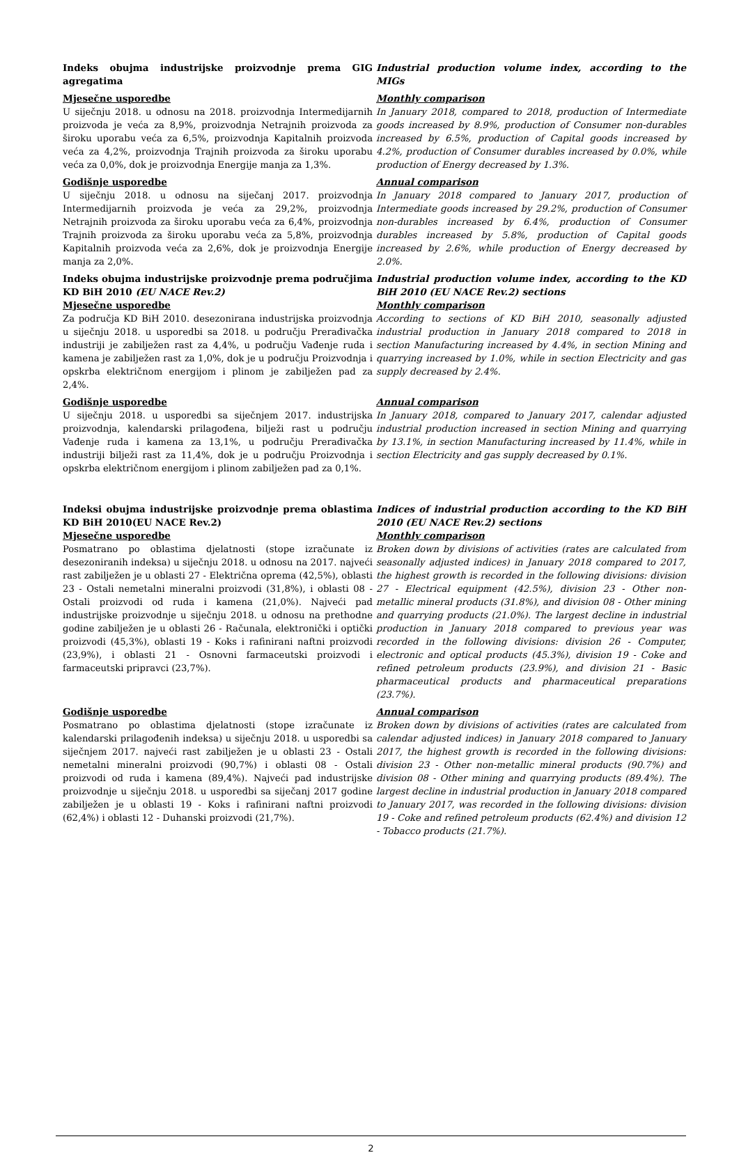Indeks obujma industrijske proizvodnje prema GIG agregatima
Industrial production volume index, according to the MIGs
Mjesečne usporedbe
U siječnju 2018. u odnosu na 2018. proizvodnja Intermedijarnih proizvoda je veća za 8,9%, proizvodnja Netrajnih proizvoda za široku uporabu veća za 6,5%, proizvodnja Kapitalnih proizvoda veća za 4,2%, proizvodnja Trajnih proizvoda za široku uporabu veća za 0,0%, dok je proizvodnja Energije manja za 1,3%.
Monthly comparison
In January 2018, compared to 2018, production of Intermediate goods increased by 8.9%, production of Consumer non-durables increased by 6.5%, production of Capital goods increased by 4.2%, production of Consumer durables increased by 0.0%, while production of Energy decreased by 1.3%.
Godišnje usporedbe
U siječnju 2018. u odnosu na siječanj 2017. proizvodnja Intermedijarnih proizvoda je veća za 29,2%, proizvodnja Netrajnih proizvoda za široku uporabu veća za 6,4%, proizvodnja Trajnih proizvoda za široku uporabu veća za 5,8%, proizvodnja Kapitalnih proizvoda veća za 2,6%, dok je proizvodnja Energije manja za 2,0%.
Annual comparison
In January 2018 compared to January 2017, production of Intermediate goods increased by 29.2%, production of Consumer non-durables increased by 6.4%, production of Consumer durables increased by 5.8%, production of Capital goods increased by 2.6%, while production of Energy decreased by 2.0%.
Indeks obujma industrijske proizvodnje prema područjima KD BiH 2010 (EU NACE Rev.2)
Mjesečne usporedbe
Za područja KD BiH 2010. desezonirana industrijska proizvodnja u siječnju 2018. u usporedbi sa 2018. u području Prerađivačka industriji je zabilježen rast za 4,4%, u području Vađenje ruda i kamena je zabilježen rast za 1,0%, dok je u području Proizvodnja i opskrba električnom energijom i plinom je zabilježen pad za 2,4%.
Industrial production volume index, according to the KD BiH 2010 (EU NACE Rev.2) sections
Monthly comparison
According to sections of KD BiH 2010, seasonally adjusted industrial production in January 2018 compared to 2018 in section Manufacturing increased by 4.4%, in section Mining and quarrying increased by 1.0%, while in section Electricity and gas supply decreased by 2.4%.
Godišnje usporedbe
U siječnju 2018. u usporedbi sa siječnjem 2017. industrijska proizvodnja, kalendarski prilagođena, bilježi rast u području Vađenje ruda i kamena za 13,1%, u području Prerađivačka industriji bilježi rast za 11,4%, dok je u području Proizvodnja i opskrba električnom energijom i plinom zabilježen pad za 0,1%.
Annual comparison
In January 2018, compared to January 2017, calendar adjusted industrial production increased in section Mining and quarrying by 13.1%, in section Manufacturing increased by 11.4%, while in section Electricity and gas supply decreased by 0.1%.
Indeksi obujma industrijske proizvodnje prema oblastima KD BiH 2010(EU NACE Rev.2)
Mjesečne usporedbe
Posmatrano po oblastima djelatnosti (stope izračunate iz desezoniranih indeksa) u siječnju 2018. u odnosu na 2017. najveći rast zabilježen je u oblasti 27 - Električna oprema (42,5%), oblasti 23 - Ostali nemetalni mineralni proizvodi (31,8%), i oblasti 08 - Ostali proizvodi od ruda i kamena (21,0%). Najveći pad industrijske proizvodnje u siječnju 2018. u odnosu na prethodne godine zabilježen je u oblasti 26 - Računala, elektronički i optički proizvodi (45,3%), oblasti 19 - Koks i rafinirani naftni proizvodi (23,9%), i oblasti 21 - Osnovni farmaceutski proizvodi i farmaceutski pripravci (23,7%).
Indices of industrial production according to the KD BiH 2010 (EU NACE Rev.2) sections
Monthly comparison
Broken down by divisions of activities (rates are calculated from seasonally adjusted indices) in January 2018 compared to 2017, the highest growth is recorded in the following divisions: division 27 - Electrical equipment (42.5%), division 23 - Other non-metallic mineral products (31.8%), and division 08 - Other mining and quarrying products (21.0%). The largest decline in industrial production in January 2018 compared to previous year was recorded in the following divisions: division 26 - Computer, electronic and optical products (45.3%), division 19 - Coke and refined petroleum products (23.9%), and division 21 - Basic pharmaceutical products and pharmaceutical preparations (23.7%).
Godišnje usporedbe
Posmatrano po oblastima djelatnosti (stope izračunate iz kalendarski prilagođenih indeksa) u siječnju 2018. u usporedbi sa siječnjem 2017. najveći rast zabilježen je u oblasti 23 - Ostali nemetalni mineralni proizvodi (90,7%) i oblasti 08 - Ostali proizvodi od ruda i kamena (89,4%). Najveći pad industrijske proizvodnje u siječnju 2018. u usporedbi sa siječanj 2017 godine zabilježen je u oblasti 19 - Koks i rafinirani naftni proizvodi (62,4%) i oblasti 12 - Duhanski proizvodi (21,7%).
Annual comparison
Broken down by divisions of activities (rates are calculated from calendar adjusted indices) in January 2018 compared to January 2017, the highest growth is recorded in the following divisions: division 23 - Other non-metallic mineral products (90.7%) and division 08 - Other mining and quarrying products (89.4%). The largest decline in industrial production in January 2018 compared to January 2017, was recorded in the following divisions: division 19 - Coke and refined petroleum products (62.4%) and division 12 - Tobacco products (21.7%).
2